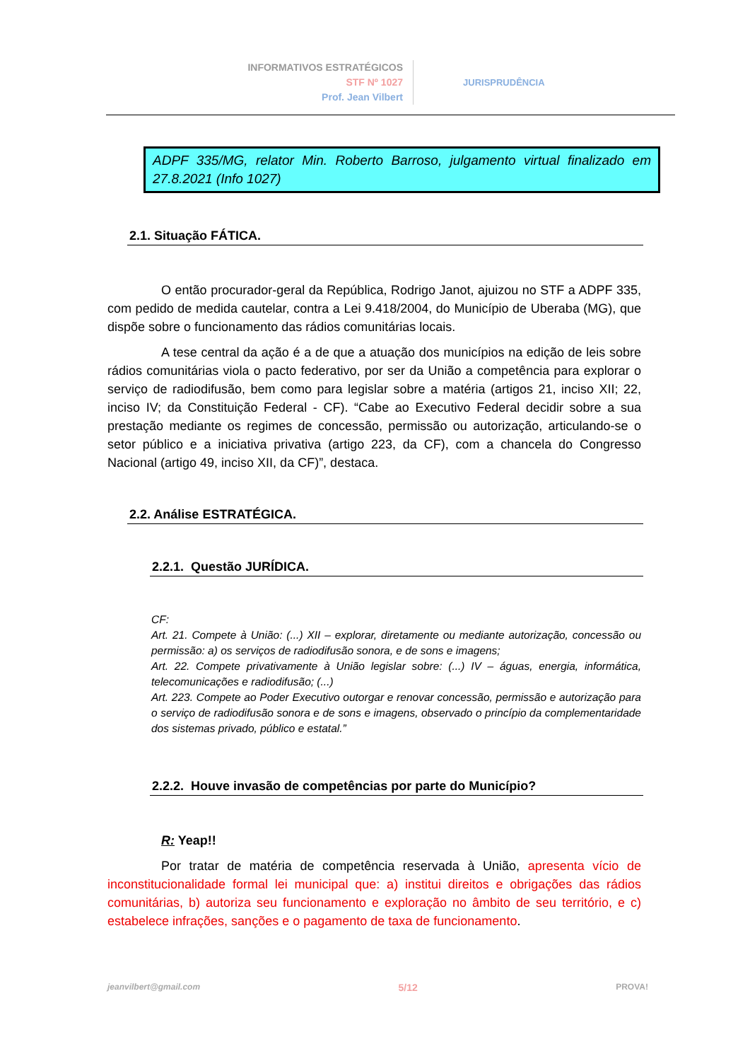INFORMATIVOS ESTRATÉGICOS
STF Nº 1027
Prof. Jean Vilbert
JURISPRUDÊNCIA
ADPF 335/MG, relator Min. Roberto Barroso, julgamento virtual finalizado em 27.8.2021 (Info 1027)
2.1. Situação FÁTICA.
O então procurador-geral da República, Rodrigo Janot, ajuizou no STF a ADPF 335, com pedido de medida cautelar, contra a Lei 9.418/2004, do Município de Uberaba (MG), que dispõe sobre o funcionamento das rádios comunitárias locais.
A tese central da ação é a de que a atuação dos municípios na edição de leis sobre rádios comunitárias viola o pacto federativo, por ser da União a competência para explorar o serviço de radiodifusão, bem como para legislar sobre a matéria (artigos 21, inciso XII; 22, inciso IV; da Constituição Federal - CF). “Cabe ao Executivo Federal decidir sobre a sua prestação mediante os regimes de concessão, permissão ou autorização, articulando-se o setor público e a iniciativa privativa (artigo 223, da CF), com a chancela do Congresso Nacional (artigo 49, inciso XII, da CF)”, destaca.
2.2. Análise ESTRATÉGICA.
2.2.1. Questão JURÍDICA.
CF:
Art. 21. Compete à União: (...) XII – explorar, diretamente ou mediante autorização, concessão ou permissão: a) os serviços de radiodifusão sonora, e de sons e imagens;
Art. 22. Compete privativamente à União legislar sobre: (...) IV – águas, energia, informática, telecomunicações e radiodifusão; (...)
Art. 223. Compete ao Poder Executivo outorgar e renovar concessão, permissão e autorização para o serviço de radiodifusão sonora e de sons e imagens, observado o princípio da complementaridade dos sistemas privado, público e estatal.”
2.2.2. Houve invasão de competências por parte do Município?
R: Yeap!!
Por tratar de matéria de competência reservada à União, apresenta vício de inconstitucionalidade formal lei municipal que: a) institui direitos e obrigações das rádios comunitárias, b) autoriza seu funcionamento e exploração no âmbito de seu território, e c) estabelece infrações, sanções e o pagamento de taxa de funcionamento.
jeanvilbert@gmail.com 5/12 PROVA!